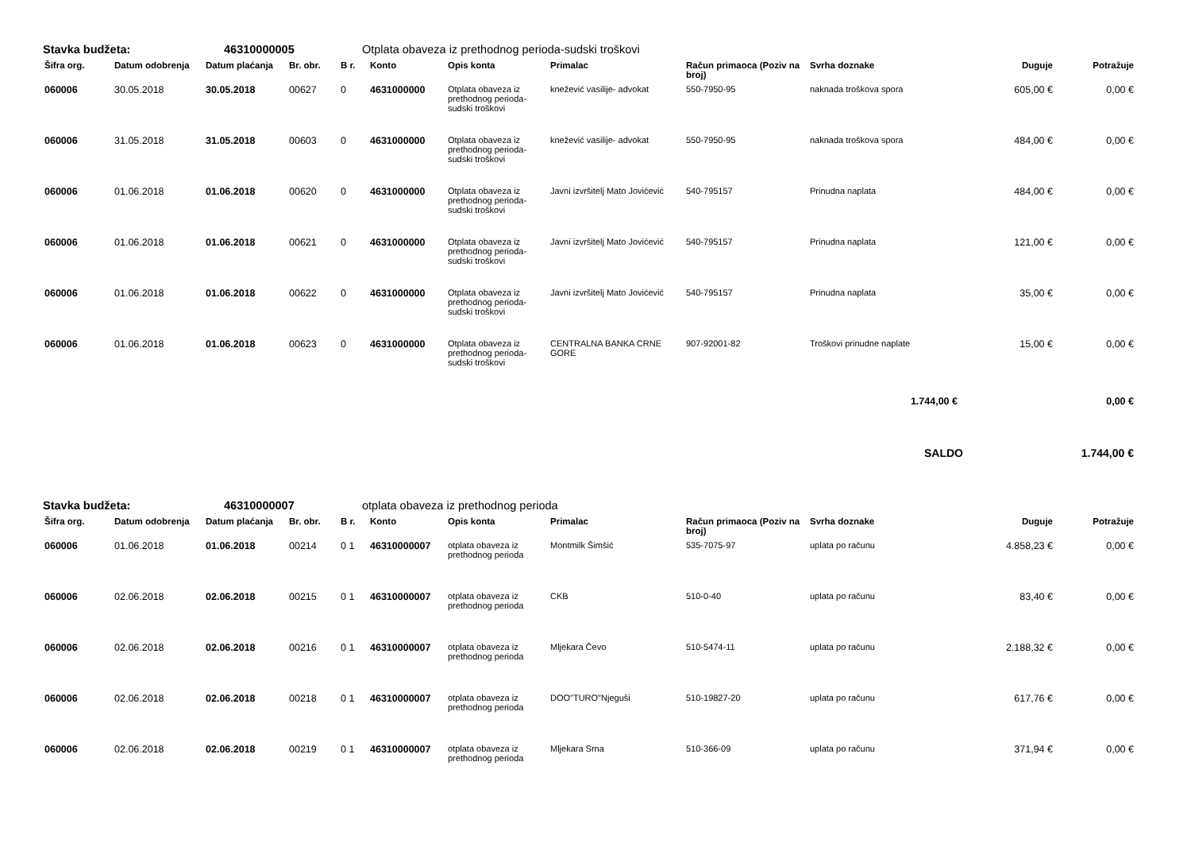Stavka budžeta: 46310000005 Otplata obaveza iz prethodnog perioda-sudski troškovi
| Šifra org. | Datum odobrenja | Datum plaćanja | Br. obr. | B r. | Konto | Opis konta | Primalac | Račun primaoca (Poziv na broj) | Svrha doznake | Duguje | Potražuje |
| --- | --- | --- | --- | --- | --- | --- | --- | --- | --- | --- | --- |
| 060006 | 30.05.2018 | 30.05.2018 | 00627 | 0 | 4631000000 | Otplata obaveza iz prethodnog perioda-sudski troškovi | knežević vasilije- advokat | 550-7950-95 | naknada troškova spora | 605,00 € | 0,00 € |
| 060006 | 31.05.2018 | 31.05.2018 | 00603 | 0 | 4631000000 | Otplata obaveza iz prethodnog perioda-sudski troškovi | knežević vasilije- advokat | 550-7950-95 | naknada troškova spora | 484,00 € | 0,00 € |
| 060006 | 01.06.2018 | 01.06.2018 | 00620 | 0 | 4631000000 | Otplata obaveza iz prethodnog perioda-sudski troškovi | Javni izvršitelj Mato Jovićević | 540-795157 | Prinudna naplata | 484,00 € | 0,00 € |
| 060006 | 01.06.2018 | 01.06.2018 | 00621 | 0 | 4631000000 | Otplata obaveza iz prethodnog perioda-sudski troškovi | Javni izvršitelj Mato Jovićević | 540-795157 | Prinudna naplata | 121,00 € | 0,00 € |
| 060006 | 01.06.2018 | 01.06.2018 | 00622 | 0 | 4631000000 | Otplata obaveza iz prethodnog perioda-sudski troškovi | Javni izvršitelj Mato Jovićević | 540-795157 | Prinudna naplata | 35,00 € | 0,00 € |
| 060006 | 01.06.2018 | 01.06.2018 | 00623 | 0 | 4631000000 | Otplata obaveza iz prethodnog perioda-sudski troškovi | CENTRALNA BANKA CRNE GORE | 907-92001-82 | Troškovi prinudne naplate | 15,00 € | 0,00 € |
| 1.744,00 € | | | | | | | | | | | 0,00 € |
| SALDO | | | | | | | | | | | 1.744,00 € |
Stavka budžeta: 46310000007 otplata obaveza iz prethodnog perioda
| Šifra org. | Datum odobrenja | Datum plaćanja | Br. obr. | B r. | Konto | Opis konta | Primalac | Račun primaoca (Poziv na broj) | Svrha doznake | Duguje | Potražuje |
| --- | --- | --- | --- | --- | --- | --- | --- | --- | --- | --- | --- |
| 060006 | 01.06.2018 | 01.06.2018 | 00214 | 0 1 | 46310000007 | otplata obaveza iz prethodnog perioda | Montmilk Šimšić | 535-7075-97 | uplata po računu | 4.858,23 € | 0,00 € |
| 060006 | 02.06.2018 | 02.06.2018 | 00215 | 0 1 | 46310000007 | otplata obaveza iz prethodnog perioda | CKB | 510-0-40 | uplata po računu | 83,40 € | 0,00 € |
| 060006 | 02.06.2018 | 02.06.2018 | 00216 | 0 1 | 46310000007 | otplata obaveza iz prethodnog perioda | Mljekara Čevo | 510-5474-11 | uplata po računu | 2.188,32 € | 0,00 € |
| 060006 | 02.06.2018 | 02.06.2018 | 00218 | 0 1 | 46310000007 | otplata obaveza iz prethodnog perioda | DOO"TURO"Njeguši | 510-19827-20 | uplata po računu | 617,76 € | 0,00 € |
| 060006 | 02.06.2018 | 02.06.2018 | 00219 | 0 1 | 46310000007 | otplata obaveza iz prethodnog perioda | Mljekara Srna | 510-366-09 | uplata po računu | 371,94 € | 0,00 € |